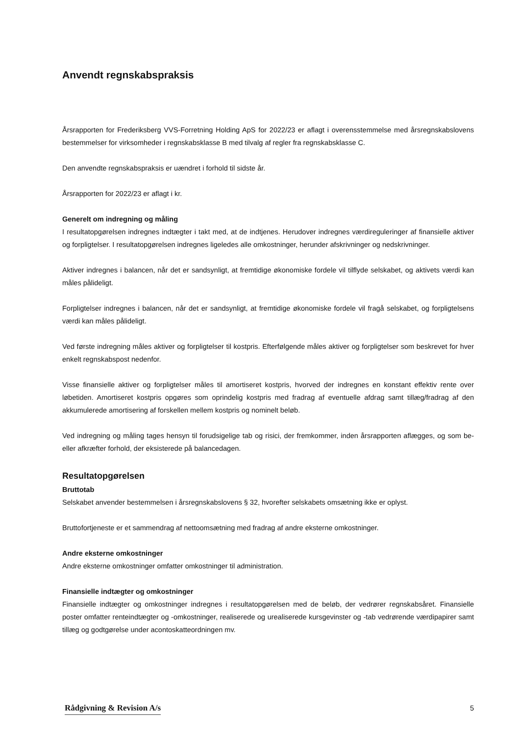Anvendt regnskabspraksis
Årsrapporten for Frederiksberg VVS-Forretning Holding ApS for 2022/23 er aflagt i overensstemmelse med årsregnskabslovens bestemmelser for virksomheder i regnskabsklasse B med tilvalg af regler fra regnskabsklasse C.
Den anvendte regnskabspraksis er uændret i forhold til sidste år.
Årsrapporten for 2022/23 er aflagt i kr.
Generelt om indregning og måling
I resultatopgørelsen indregnes indtægter i takt med, at de indtjenes. Herudover indregnes værdireguleringer af finansielle aktiver og forpligtelser. I resultatopgørelsen indregnes ligeledes alle omkostninger, herunder afskrivninger og nedskrivninger.
Aktiver indregnes i balancen, når det er sandsynligt, at fremtidige økonomiske fordele vil tilflyde selskabet, og aktivets værdi kan måles pålideligt.
Forpligtelser indregnes i balancen, når det er sandsynligt, at fremtidige økonomiske fordele vil fragå selskabet, og forpligtelsens værdi kan måles pålideligt.
Ved første indregning måles aktiver og forpligtelser til kostpris. Efterfølgende måles aktiver og forpligtelser som beskrevet for hver enkelt regnskabspost nedenfor.
Visse finansielle aktiver og forpligtelser måles til amortiseret kostpris, hvorved der indregnes en konstant effektiv rente over løbetiden. Amortiseret kostpris opgøres som oprindelig kostpris med fradrag af eventuelle afdrag samt tillæg/fradrag af den akkumulerede amortisering af forskellen mellem kostpris og nominelt beløb.
Ved indregning og måling tages hensyn til forudsigelige tab og risici, der fremkommer, inden årsrapporten aflægges, og som be- eller afkræfter forhold, der eksisterede på balancedagen.
Resultatopgørelsen
Bruttotab
Selskabet anvender bestemmelsen i årsregnskabslovens § 32, hvorefter selskabets omsætning ikke er oplyst.
Bruttofortjeneste er et sammendrag af nettoomsætning med fradrag af andre eksterne omkostninger.
Andre eksterne omkostninger
Andre eksterne omkostninger omfatter omkostninger til administration.
Finansielle indtægter og omkostninger
Finansielle indtægter og omkostninger indregnes i resultatopgørelsen med de beløb, der vedrører regnskabsåret. Finansielle poster omfatter renteindtægter og -omkostninger, realiserede og urealiserede kursgevinster og -tab vedrørende værdipapirer samt tillæg og godtgørelse under acontoskatteordningen mv.
Rådgivning & Revision A/s 5